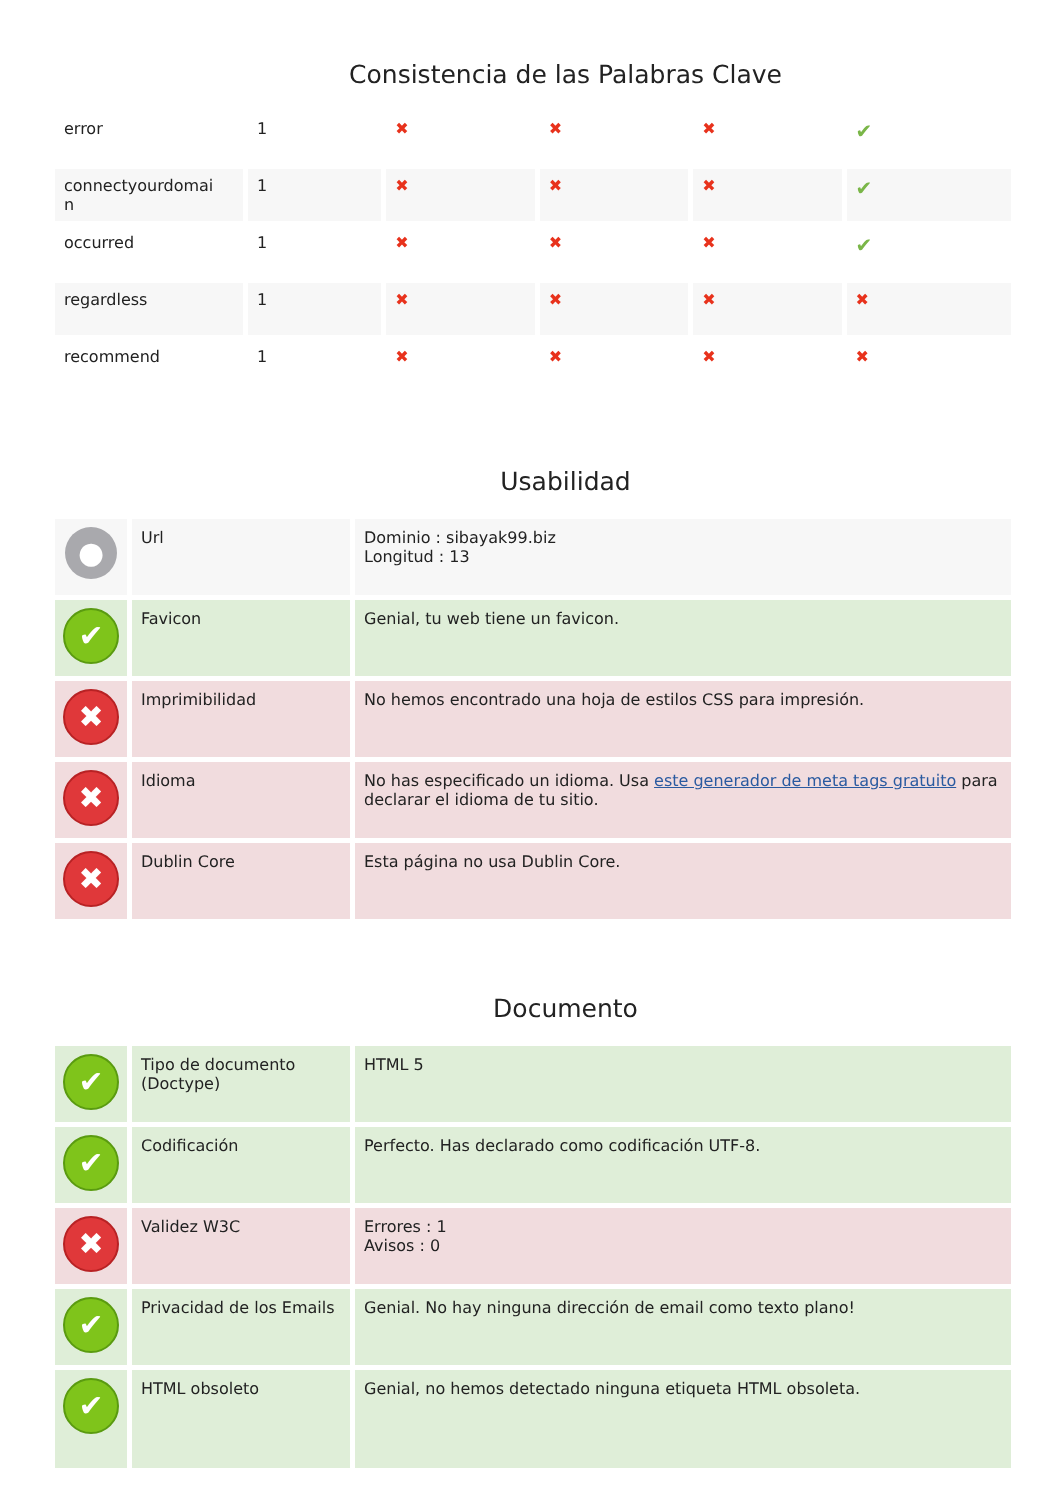Consistencia de las Palabras Clave
| error | 1 | ✖ | ✖ | ✖ | ✔ |
| connectyourdomai n | 1 | ✖ | ✖ | ✖ | ✔ |
| occurred | 1 | ✖ | ✖ | ✖ | ✔ |
| regardless | 1 | ✖ | ✖ | ✖ | ✖ |
| recommend | 1 | ✖ | ✖ | ✖ | ✖ |
Usabilidad
| ● | Url | Dominio : sibayak99.biz Longitud : 13 |
| ✔ | Favicon | Genial, tu web tiene un favicon. |
| ✖ | Imprimibilidad | No hemos encontrado una hoja de estilos CSS para impresión. |
| ✖ | Idioma | No has especificado un idioma. Usa este generador de meta tags gratuito para declarar el idioma de tu sitio. |
| ✖ | Dublin Core | Esta página no usa Dublin Core. |
Documento
| ✔ | Tipo de documento (Doctype) | HTML 5 |
| ✔ | Codificación | Perfecto. Has declarado como codificación UTF-8. |
| ✖ | Validez W3C | Errores : 1 Avisos : 0 |
| ✔ | Privacidad de los Emails | Genial. No hay ninguna dirección de email como texto plano! |
| ✔ | HTML obsoleto | Genial, no hemos detectado ninguna etiqueta HTML obsoleta. |